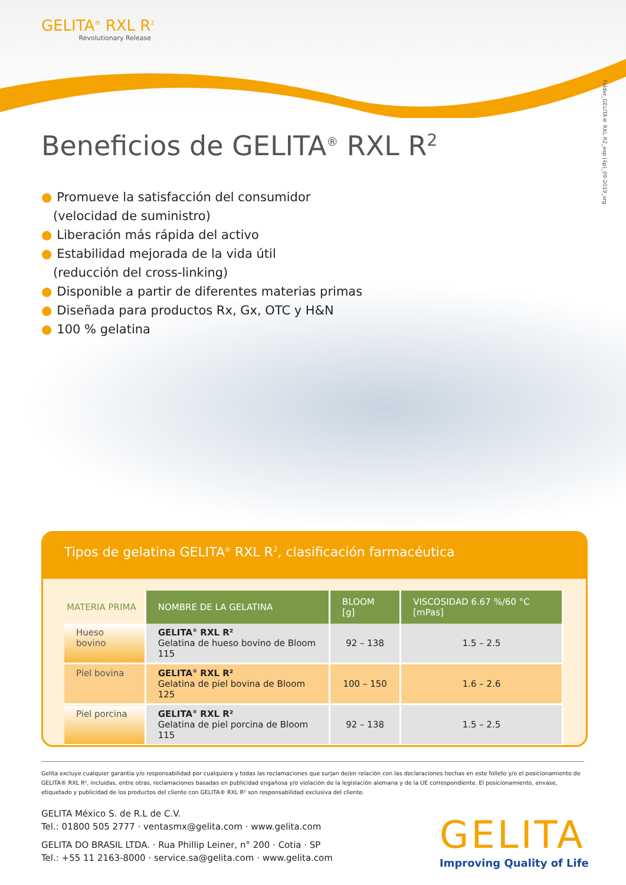GELITA<sup>®</sup> RXL R<sup>2</sup>
Revolutionary Release
Folder_GELITA® RXL R2_esp (4p)_09-2019_srg
Beneficios de GELITA<sup>®</sup> RXL R<sup>2</sup>
● Promueve la satisfacción del consumidor
(velocidad de suministro)
● Liberación más rápida del activo
● Estabilidad mejorada de la vida útil
(reducción del cross-linking)
● Disponible a partir de diferentes materias primas
● Diseñada para productos Rx, Gx, OTC y H&N
● 100 % gelatina
Tipos de gelatina GELITA<sup>®</sup> RXL R<sup>2</sup>, clasificación farmacéutica
| MATERIA PRIMA | NOMBRE DE LA GELATINA | BLOOM [g] | VISCOSIDAD 6.67 %/60 °C [mPas] |
| --- | --- | --- | --- |
| Hueso bovino | GELITA<sup>®</sup> RXL R² Gelatina de hueso bovino de Bloom 115 | 92 – 138 | 1.5 – 2.5 |
| Piel bovina | GELITA<sup>®</sup> RXL R² Gelatina de piel bovina de Bloom 125 | 100 – 150 | 1.6 – 2.6 |
| Piel porcina | GELITA<sup>®</sup> RXL R² Gelatina de piel porcina de Bloom 115 | 92 – 138 | 1.5 – 2.5 |
Gelita excluye cualquier garantía y/o responsabilidad por cualquiera y todas las reclamaciones que surjan de/en relación con las declaraciones hechas en este folleto y/o el posicionamiento de GELITA® RXL R², incluidas, entre otras, reclamaciones basadas en publicidad engañosa y/o violación de la legislación alemana y de la UE correspondiente. El posicionamiento, envase, etiquetado y publicidad de los productos del cliente con GELITA® RXL R² son responsabilidad exclusiva del cliente.
GELITA México S. de R.L de C.V.
Tel.: 01800 505 2777 · ventasmx@gelita.com · www.gelita.com
GELITA DO BRASIL LTDA. · Rua Phillip Leiner, n° 200 · Cotia · SP
Tel.: +55 11 2163-8000 · service.sa@gelita.com · www.gelita.com
GELITA
Improving Quality of Life